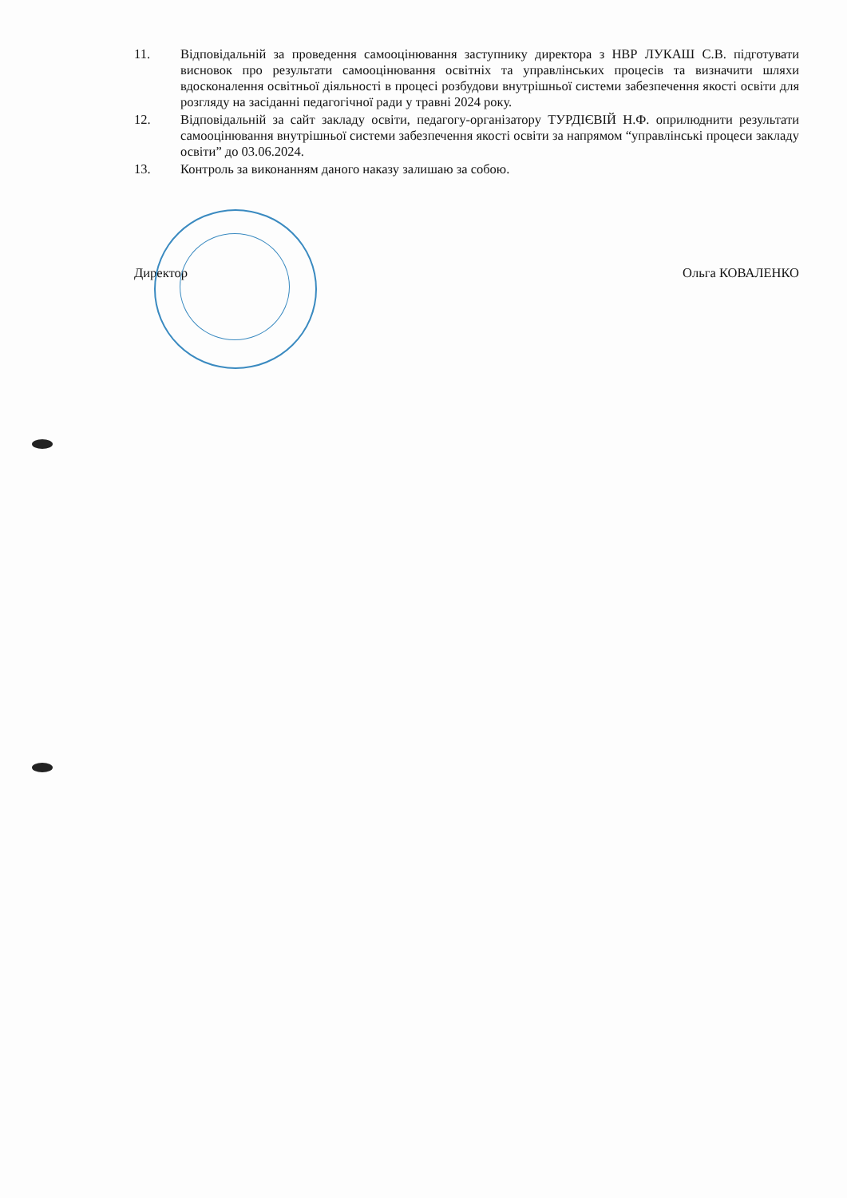11. Відповідальній за проведення самооцінювання заступнику директора з НВР ЛУКАШ С.В. підготувати висновок про результати самооцінювання освітніх та управлінських процесів та визначити шляхи вдосконалення освітньої діяльності в процесі розбудови внутрішньої системи забезпечення якості освіти для розгляду на засіданні педагогічної ради у травні 2024 року.
12. Відповідальній за сайт закладу освіти, педагогу-організатору ТУРДІЄВІЙ Н.Ф. оприлюднити результати самооцінювання внутрішньої системи забезпечення якості освіти за напрямом “управлінські процеси закладу освіти” до 03.06.2024.
13. Контроль за виконанням даного наказу залишаю за собою.
Директор Ольга КОВАЛЕНКО